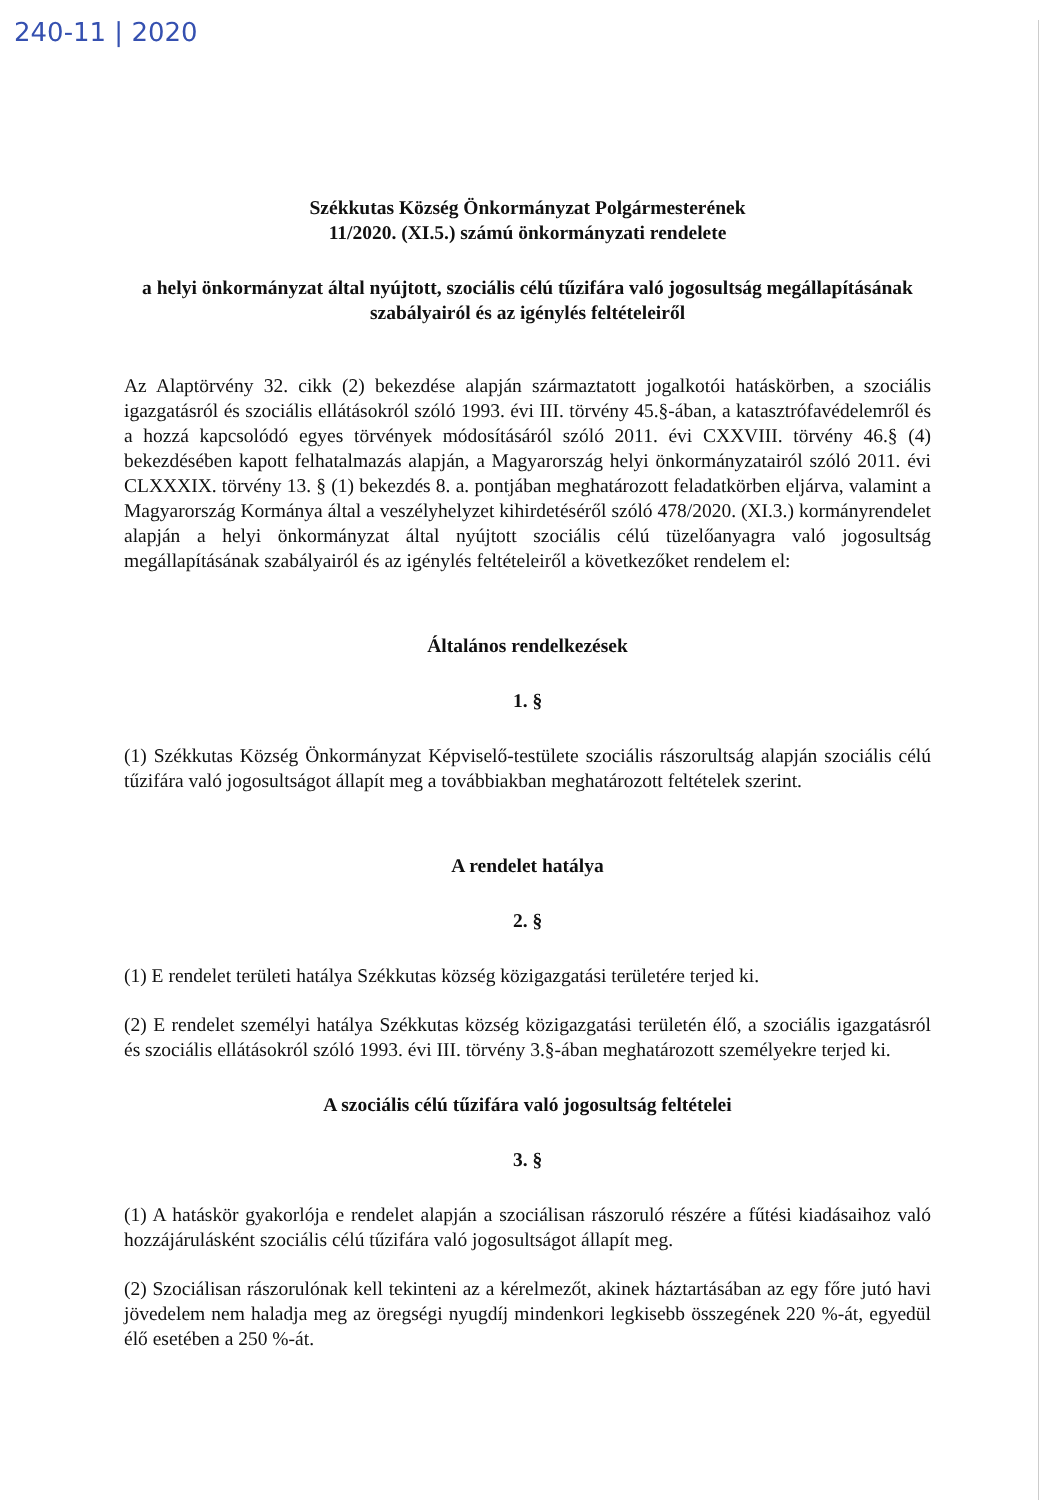240-11 | 2020
Székkutas Község Önkormányzat Polgármesterének
11/2020. (XI.5.) számú önkormányzati rendelete
a helyi önkormányzat által nyújtott, szociális célú tűzifára való jogosultság megállapításának szabályairól és az igénylés feltételeiről
Az Alaptörvény 32. cikk (2) bekezdése alapján származtatott jogalkotói hatáskörben, a szociális igazgatásról és szociális ellátásokról szóló 1993. évi III. törvény 45.§-ában, a katasztrófavédelemről és a hozzá kapcsolódó egyes törvények módosításáról szóló 2011. évi CXXVIII. törvény 46.§ (4) bekezdésében kapott felhatalmazás alapján, a Magyarország helyi önkormányzatairól szóló 2011. évi CLXXXIX. törvény 13. § (1) bekezdés 8. a. pontjában meghatározott feladatkörben eljárva, valamint a Magyarország Kormánya által a veszélyhelyzet kihirdetéséről szóló 478/2020. (XI.3.) kormányrendelet alapján a helyi önkormányzat által nyújtott szociális célú tüzelőanyagra való jogosultság megállapításának szabályairól és az igénylés feltételeiről a következőket rendelem el:
Általános rendelkezések
1. §
(1) Székkutas Község Önkormányzat Képviselő-testülete szociális rászorultság alapján szociális célú tűzifára való jogosultságot állapít meg a továbbiakban meghatározott feltételek szerint.
A rendelet hatálya
2. §
(1) E rendelet területi hatálya Székkutas község közigazgatási területére terjed ki.
(2) E rendelet személyi hatálya Székkutas község közigazgatási területén élő, a szociális igazgatásról és szociális ellátásokról szóló 1993. évi III. törvény 3.§-ában meghatározott személyekre terjed ki.
A szociális célú tűzifára való jogosultság feltételei
3. §
(1) A hatáskör gyakorlója e rendelet alapján a szociálisan rászoruló részére a fűtési kiadásaihoz való hozzájárulásként szociális célú tűzifára való jogosultságot állapít meg.
(2) Szociálisan rászorulónak kell tekinteni az a kérelmezőt, akinek háztartásában az egy főre jutó havi jövedelem nem haladja meg az öregségi nyugdíj mindenkori legkisebb összegének 220 %-át, egyedül élő esetében a 250 %-át.